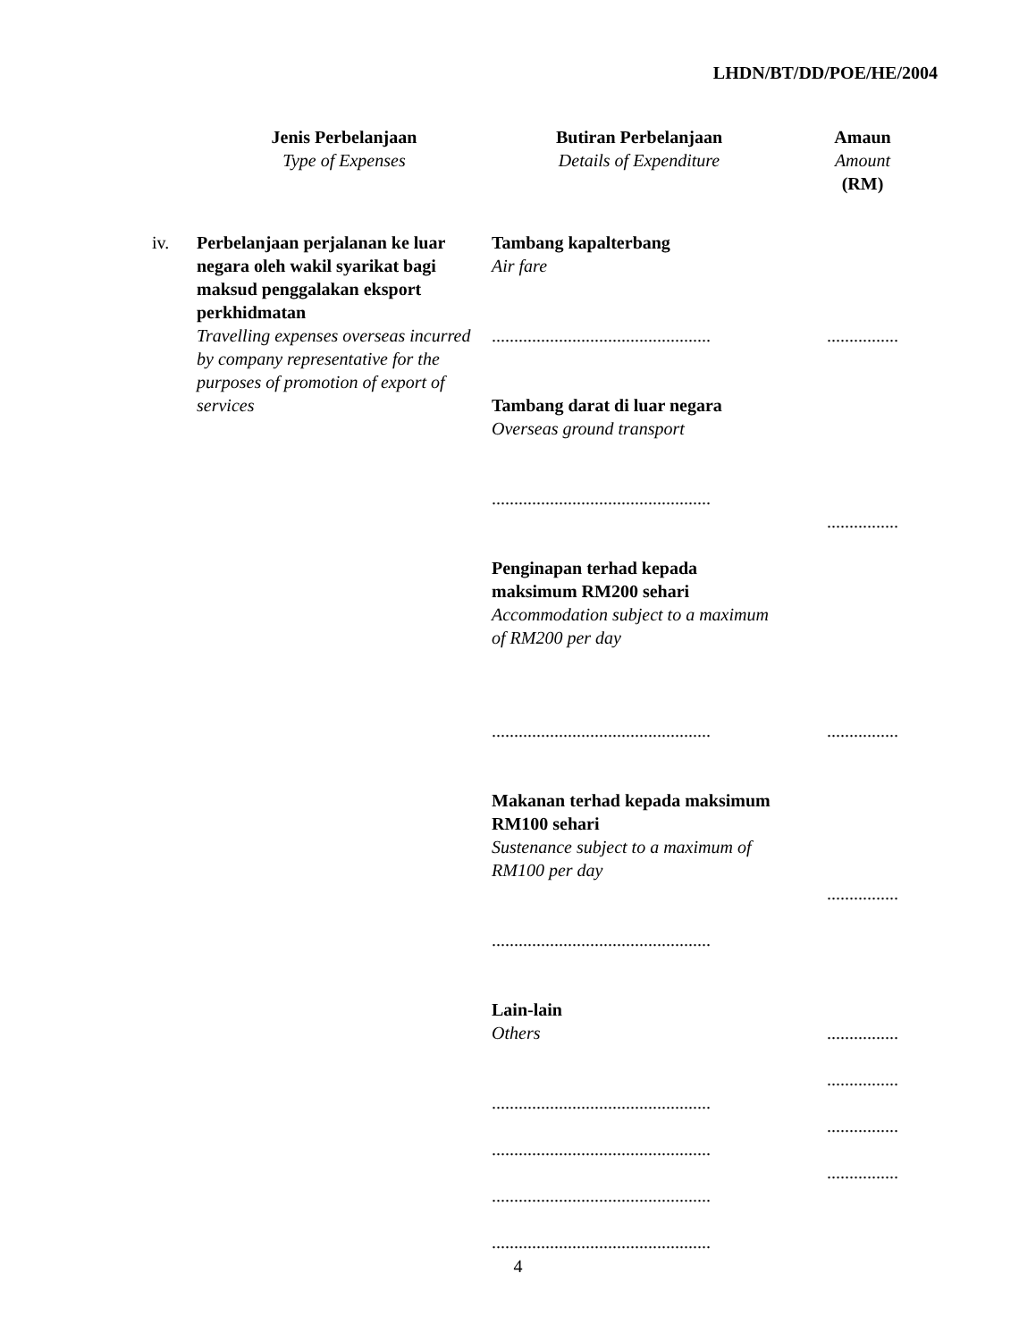LHDN/BT/DD/POE/HE/2004
| | Jenis Perbelanjaan Type of Expenses | Butiran Perbelanjaan Details of Expenditure | Amaun Amount (RM) |
| --- | --- | --- | --- |
| iv. | Perbelanjaan perjalanan ke luar negara oleh wakil syarikat bagi maksud penggalakan eksport perkhidmatan Travelling expenses overseas incurred by company representative for the purposes of promotion of export of services | Tambang kapalterbang Air fare ................................................. Tambang darat di luar negara Overseas ground transport ................................................. Penginapan terhad kepada maksimum RM200 sehari Accommodation subject to a maximum of RM200 per day ................................................. Makanan terhad kepada maksimum RM100 sehari Sustenance subject to a maximum of RM100 per day ................................................. Lain-lain Others ................................................. ................................................. ................................................. ................................................. | ................ ................ ................ ................ ................ ................ ................ ................ |
4